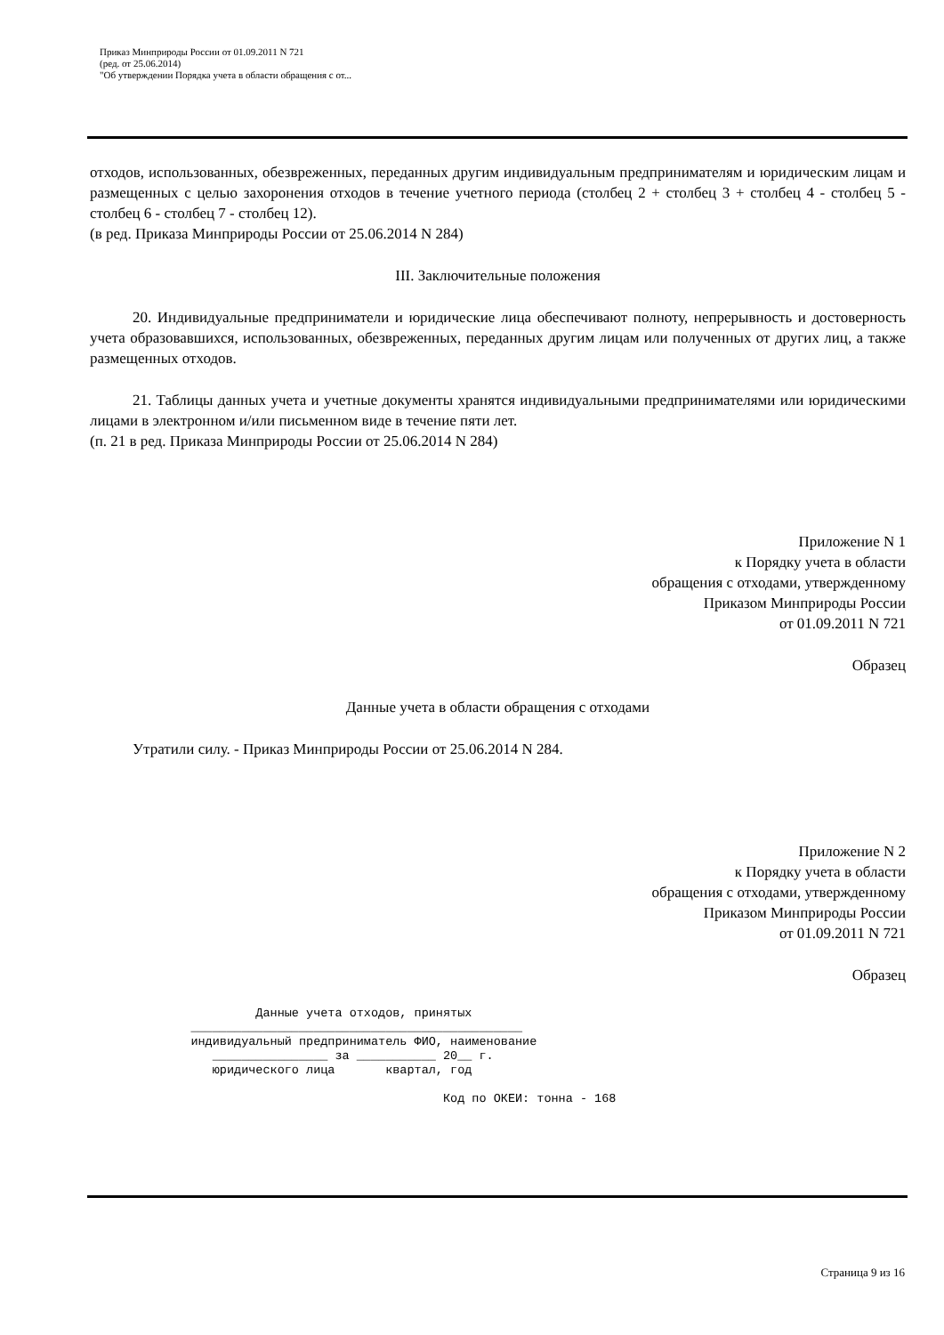Приказ Минприроды России от 01.09.2011 N 721
(ред. от 25.06.2014)
"Об утверждении Порядка учета в области обращения с от...
отходов, использованных, обезвреженных, переданных другим индивидуальным предпринимателям и юридическим лицам и размещенных с целью захоронения отходов в течение учетного периода (столбец 2 + столбец 3 + столбец 4 - столбец 5 - столбец 6 - столбец 7 - столбец 12).
(в ред. Приказа Минприроды России от 25.06.2014 N 284)
III. Заключительные положения
20. Индивидуальные предприниматели и юридические лица обеспечивают полноту, непрерывность и достоверность учета образовавшихся, использованных, обезвреженных, переданных другим лицам или полученных от других лиц, а также размещенных отходов.
21. Таблицы данных учета и учетные документы хранятся индивидуальными предпринимателями или юридическими лицами в электронном и/или письменном виде в течение пяти лет.
(п. 21 в ред. Приказа Минприроды России от 25.06.2014 N 284)
Приложение N 1
к Порядку учета в области
обращения с отходами, утвержденному
Приказом Минприроды России
от 01.09.2011 N 721
Образец
Данные учета в области обращения с отходами
Утратили силу. - Приказ Минприроды России от 25.06.2014 N 284.
Приложение N 2
к Порядку учета в области
обращения с отходами, утвержденному
Приказом Минприроды России
от 01.09.2011 N 721
Образец
                       Данные учета отходов, принятых
              ______________________________________________
              индивидуальный предприниматель ФИО, наименование
                 ________________ за ___________ 20__ г.
                 юридического лица       квартал, год

                                                 Код по ОКЕИ: тонна - 168
Страница 9 из 16